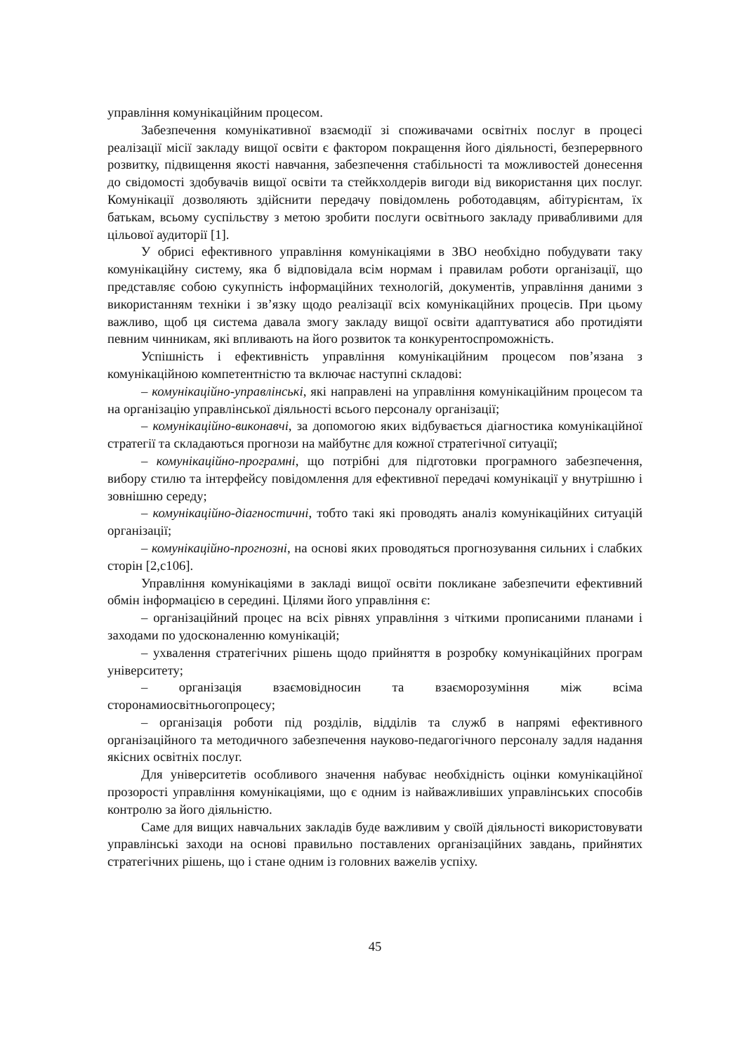управління комунікаційним процесом.
Забезпечення комунікативної взаємодії зі споживачами освітніх послуг в процесі реалізації місії закладу вищої освіти є фактором покращення його діяльності, безперервного розвитку, підвищення якості навчання, забезпечення стабільності та можливостей донесення до свідомості здобувачів вищої освіти та стейкхолдерів вигоди від використання цих послуг. Комунікації дозволяють здійснити передачу повідомлень роботодавцям, абітурієнтам, їх батькам, всьому суспільству з метою зробити послуги освітнього закладу привабливими для цільової аудиторії [1].
У обрисі ефективного управління комунікаціями в ЗВО необхідно побудувати таку комунікаційну систему, яка б відповідала всім нормам і правилам роботи організації, що представляє собою сукупність інформаційних технологій, документів, управління даними з використанням техніки і зв’язку щодо реалізації всіх комунікаційних процесів. При цьому важливо, щоб ця система давала змогу закладу вищої освіти адаптуватися або протидіяти певним чинникам, які впливають на його розвиток та конкурентоспроможність.
Успішність і ефективність управління комунікаційним процесом пов’язана з комунікаційною компетентністю та включає наступні складові:
– комунікаційно-управлінські, які направлені на управління комунікаційним процесом та на організацію управлінської діяльності всього персоналу організації;
– комунікаційно-виконавчі, за допомогою яких відбувається діагностика комунікаційної стратегії та складаються прогнози на майбутнє для кожної стратегічної ситуації;
– комунікаційно-програмні, що потрібні для підготовки програмного забезпечення, вибору стилю та інтерфейсу повідомлення для ефективної передачі комунікації у внутрішню і зовнішню середу;
– комунікаційно-діагностичні, тобто такі які проводять аналіз комунікаційних ситуацій організації;
– комунікаційно-прогнозні, на основі яких проводяться прогнозування сильних і слабких сторін [2,с106].
Управління комунікаціями в закладі вищої освіти покликане забезпечити ефективний обмін інформацією в середині. Цілями його управління є:
– організаційний процес на всіх рівнях управління з чіткими прописаними планами і заходами по удосконаленню комунікацій;
– ухвалення стратегічних рішень щодо прийняття в розробку комунікаційних програм університету;
– організація взаємовідносин та взаєморозуміння між всіма сторонамиосвітньогопроцесу;
– організація роботи під розділів, відділів та служб в напрямі ефективного організаційного та методичного забезпечення науково-педагогічного персоналу задля надання якісних освітніх послуг.
Для університетів особливого значення набуває необхідність оцінки комунікаційної прозорості управління комунікаціями, що є одним із найважливіших управлінських способів контролю за його діяльністю.
Саме для вищих навчальних закладів буде важливим у своїй діяльності використовувати управлінські заходи на основі правильно поставлених організаційних завдань, прийнятих стратегічних рішень, що і стане одним із головних важелів успіху.
45